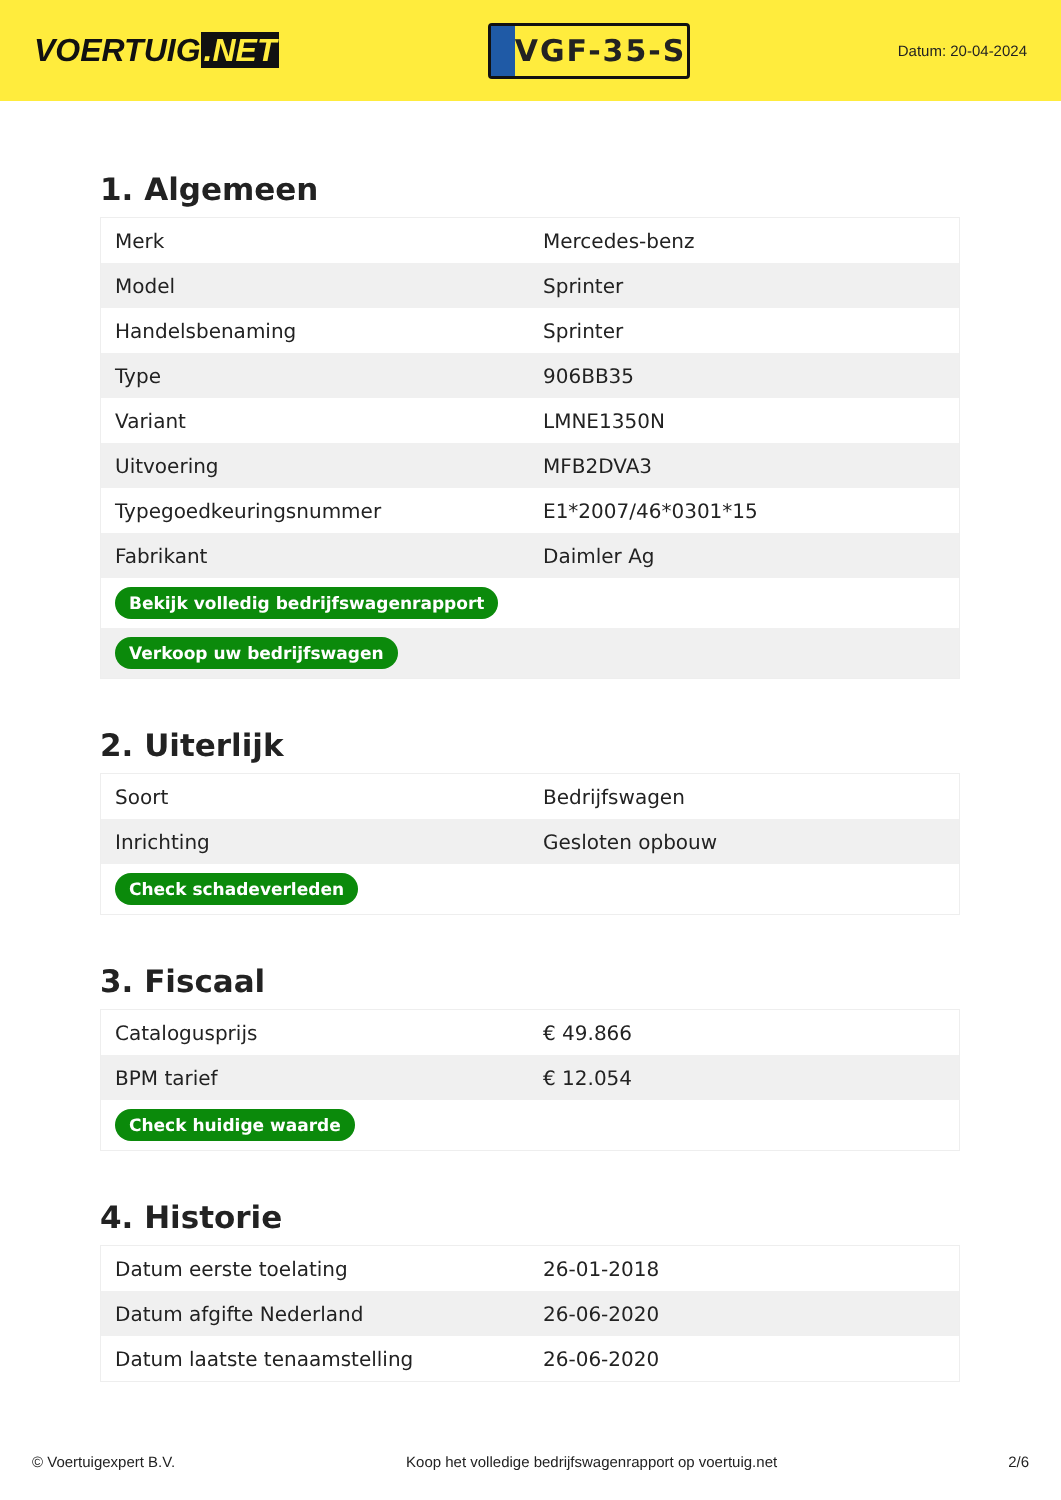VOERTUIG.NET
VGF-35-S
Datum: 20-04-2024
1. Algemeen
| Merk | Mercedes-benz |
| Model | Sprinter |
| Handelsbenaming | Sprinter |
| Type | 906BB35 |
| Variant | LMNE1350N |
| Uitvoering | MFB2DVA3 |
| Typegoedkeuringsnummer | E1*2007/46*0301*15 |
| Fabrikant | Daimler Ag |
| Bekijk volledig bedrijfswagenrapport | |
| Verkoop uw bedrijfswagen | |
2. Uiterlijk
| Soort | Bedrijfswagen |
| Inrichting | Gesloten opbouw |
| Check schadeverleden | |
3. Fiscaal
| Catalogusprijs | € 49.866 |
| BPM tarief | € 12.054 |
| Check huidige waarde | |
4. Historie
| Datum eerste toelating | 26-01-2018 |
| Datum afgifte Nederland | 26-06-2020 |
| Datum laatste tenaamstelling | 26-06-2020 |
© Voertuigexpert B.V. Koop het volledige bedrijfswagenrapport op voertuig.net 2/6